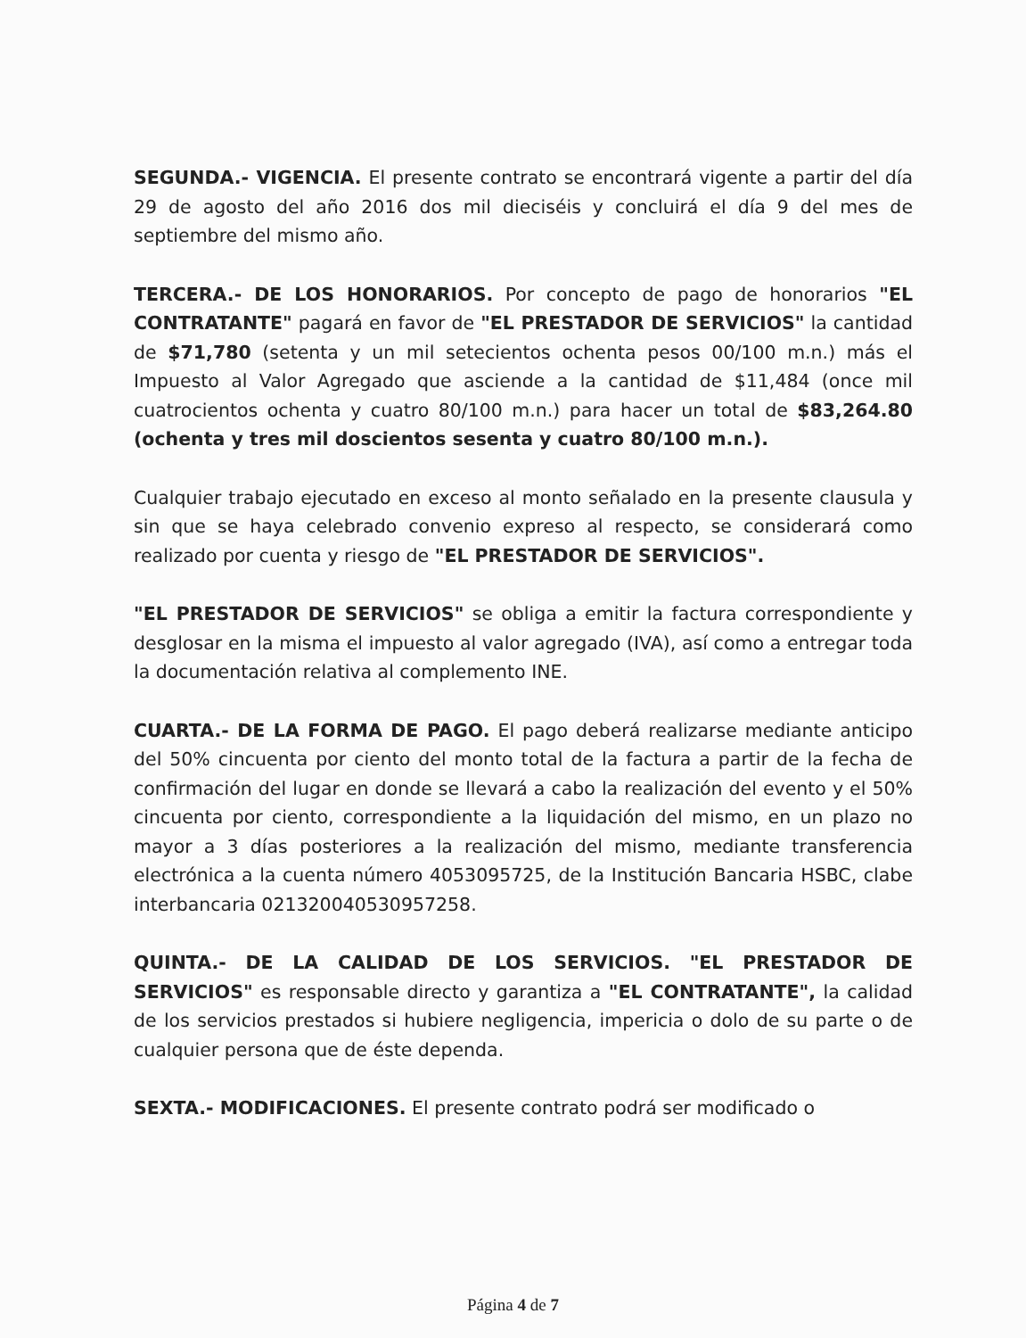SEGUNDA.- VIGENCIA. El presente contrato se encontrará vigente a partir del día 29 de agosto del año 2016 dos mil dieciséis y concluirá el día 9 del mes de septiembre del mismo año.
TERCERA.- DE LOS HONORARIOS. Por concepto de pago de honorarios "EL CONTRATANTE" pagará en favor de "EL PRESTADOR DE SERVICIOS" la cantidad de $71,780 (setenta y un mil setecientos ochenta pesos 00/100 m.n.) más el Impuesto al Valor Agregado que asciende a la cantidad de $11,484 (once mil cuatrocientos ochenta y cuatro 80/100 m.n.) para hacer un total de $83,264.80 (ochenta y tres mil doscientos sesenta y cuatro 80/100 m.n.).
Cualquier trabajo ejecutado en exceso al monto señalado en la presente clausula y sin que se haya celebrado convenio expreso al respecto, se considerará como realizado por cuenta y riesgo de "EL PRESTADOR DE SERVICIOS".
"EL PRESTADOR DE SERVICIOS" se obliga a emitir la factura correspondiente y desglosar en la misma el impuesto al valor agregado (IVA), así como a entregar toda la documentación relativa al complemento INE.
CUARTA.- DE LA FORMA DE PAGO. El pago deberá realizarse mediante anticipo del 50% cincuenta por ciento del monto total de la factura a partir de la fecha de confirmación del lugar en donde se llevará a cabo la realización del evento y el 50% cincuenta por ciento, correspondiente a la liquidación del mismo, en un plazo no mayor a 3 días posteriores a la realización del mismo, mediante transferencia electrónica a la cuenta número 4053095725, de la Institución Bancaria HSBC, clabe interbancaria 021320040530957258.
QUINTA.- DE LA CALIDAD DE LOS SERVICIOS. "EL PRESTADOR DE SERVICIOS" es responsable directo y garantiza a "EL CONTRATANTE", la calidad de los servicios prestados si hubiere negligencia, impericia o dolo de su parte o de cualquier persona que de éste dependa.
SEXTA.- MODIFICACIONES. El presente contrato podrá ser modificado o
Página 4 de 7